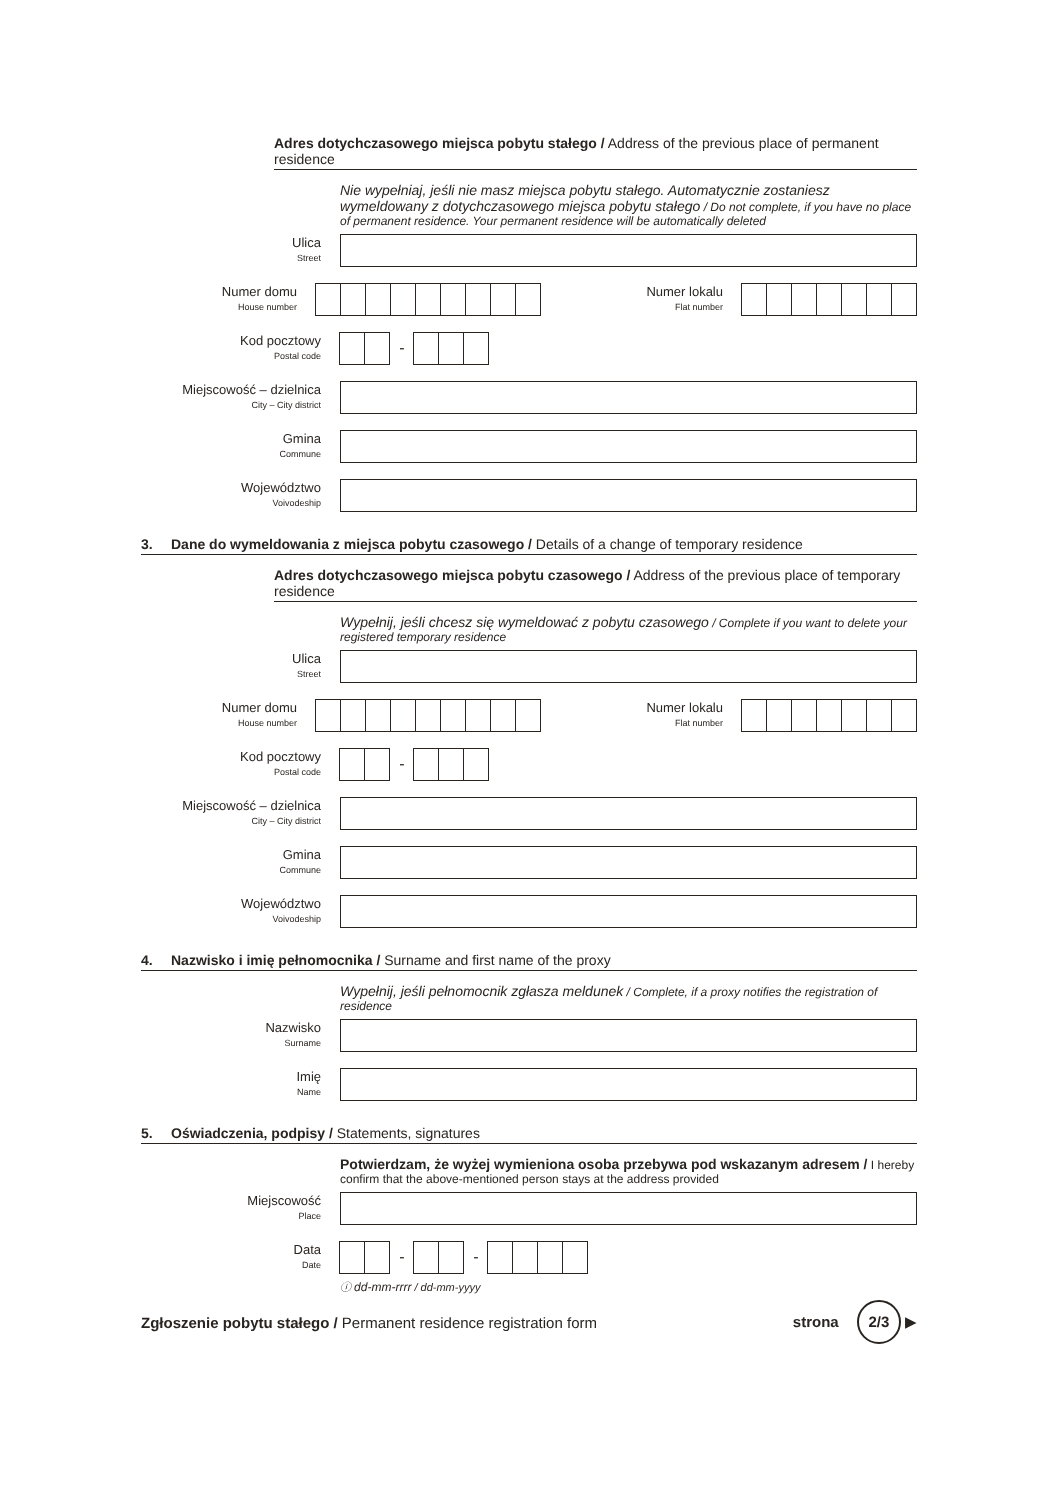Adres dotychczasowego miejsca pobytu stałego / Address of the previous place of permanent residence
Nie wypełniaj, jeśli nie masz miejsca pobytu stałego. Automatycznie zostaniesz wymeldowany z dotychczasowego miejsca pobytu stałego / Do not complete, if you have no place of permanent residence. Your permanent residence will be automatically deleted
Ulica
Street
Numer domu
House number
Numer lokalu
Flat number
Kod pocztowy
Postal code
-
Miejscowość – dzielnica
City – City district
Gmina
Commune
Województwo
Voivodeship
3. Dane do wymeldowania z miejsca pobytu czasowego / Details of a change of temporary residence
Adres dotychczasowego miejsca pobytu czasowego / Address of the previous place of temporary residence
Wypełnij, jeśli chcesz się wymeldować z pobytu czasowego / Complete if you want to delete your registered temporary residence
Ulica
Street
Numer domu
House number
Numer lokalu
Flat number
Kod pocztowy
Postal code
-
Miejscowość – dzielnica
City – City district
Gmina
Commune
Województwo
Voivodeship
4. Nazwisko i imię pełnomocnika / Surname and first name of the proxy
Wypełnij, jeśli pełnomocnik zgłasza meldunek / Complete, if a proxy notifies the registration of residence
Nazwisko
Surname
Imię
Name
5. Oświadczenia, podpisy / Statements, signatures
Potwierdzam, że wyżej wymieniona osoba przebywa pod wskazanym adresem / I hereby confirm that the above-mentioned person stays at the address provided
Miejscowość
Place
Data
Date
- -
ⓘ dd-mm-rrrr / dd-mm-yyyy
Zgłoszenie pobytu stałego / Permanent residence registration form
strona 2/3 ▶